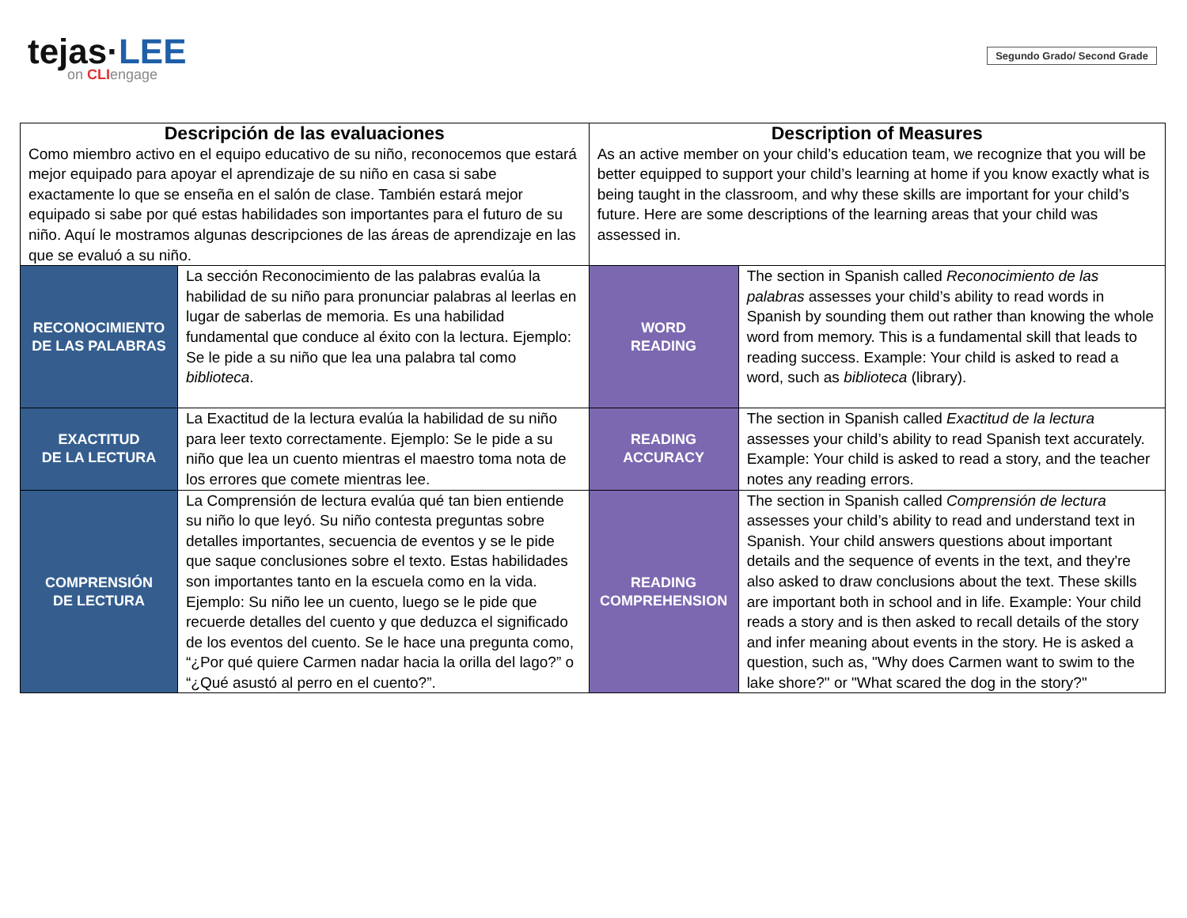tejas·LEE
on CLIengage
Segundo Grado/ Second Grade
| Descripción de las evaluaciones Como miembro activo en el equipo educativo de su niño, reconocemos que estará mejor equipado para apoyar el aprendizaje de su niño en casa si sabe exactamente lo que se enseña en el salón de clase. También estará mejor equipado si sabe por qué estas habilidades son importantes para el futuro de su niño. Aquí le mostramos algunas descripciones de las áreas de aprendizaje en las que se evaluó a su niño. | | Description of Measures As an active member on your child’s education team, we recognize that you will be better equipped to support your child’s learning at home if you know exactly what is being taught in the classroom, and why these skills are important for your child’s future. Here are some descriptions of the learning areas that your child was assessed in. | |
| RECONOCIMIENTO DE LAS PALABRAS | La sección Reconocimiento de las palabras evalúa la habilidad de su niño para pronunciar palabras al leerlas en lugar de saberlas de memoria. Es una habilidad fundamental que conduce al éxito con la lectura. Ejemplo: Se le pide a su niño que lea una palabra tal como biblioteca . | WORD READING | The section in Spanish called Reconocimiento de las palabras assesses your child’s ability to read words in Spanish by sounding them out rather than knowing the whole word from memory. This is a fundamental skill that leads to reading success. Example: Your child is asked to read a word, such as biblioteca (library). |
| EXACTITUD DE LA LECTURA | La Exactitud de la lectura evalúa la habilidad de su niño para leer texto correctamente. Ejemplo: Se le pide a su niño que lea un cuento mientras el maestro toma nota de los errores que comete mientras lee. | READING ACCURACY | The section in Spanish called Exactitud de la lectura assesses your child’s ability to read Spanish text accurately. Example: Your child is asked to read a story, and the teacher notes any reading errors. |
| COMPRENSIÓN DE LECTURA | La Comprensión de lectura evalúa qué tan bien entiende su niño lo que leyó. Su niño contesta preguntas sobre detalles importantes, secuencia de eventos y se le pide que saque conclusiones sobre el texto. Estas habilidades son importantes tanto en la escuela como en la vida. Ejemplo: Su niño lee un cuento, luego se le pide que recuerde detalles del cuento y que deduzca el significado de los eventos del cuento. Se le hace una pregunta como, “¿Por qué quiere Carmen nadar hacia la orilla del lago?” o “¿Qué asustó al perro en el cuento?”. | READING COMPREHENSION | The section in Spanish called Comprensión de lectura assesses your child’s ability to read and understand text in Spanish. Your child answers questions about important details and the sequence of events in the text, and they're also asked to draw conclusions about the text. These skills are important both in school and in life. Example: Your child reads a story and is then asked to recall details of the story and infer meaning about events in the story. He is asked a question, such as, "Why does Carmen want to swim to the lake shore?" or "What scared the dog in the story?" |